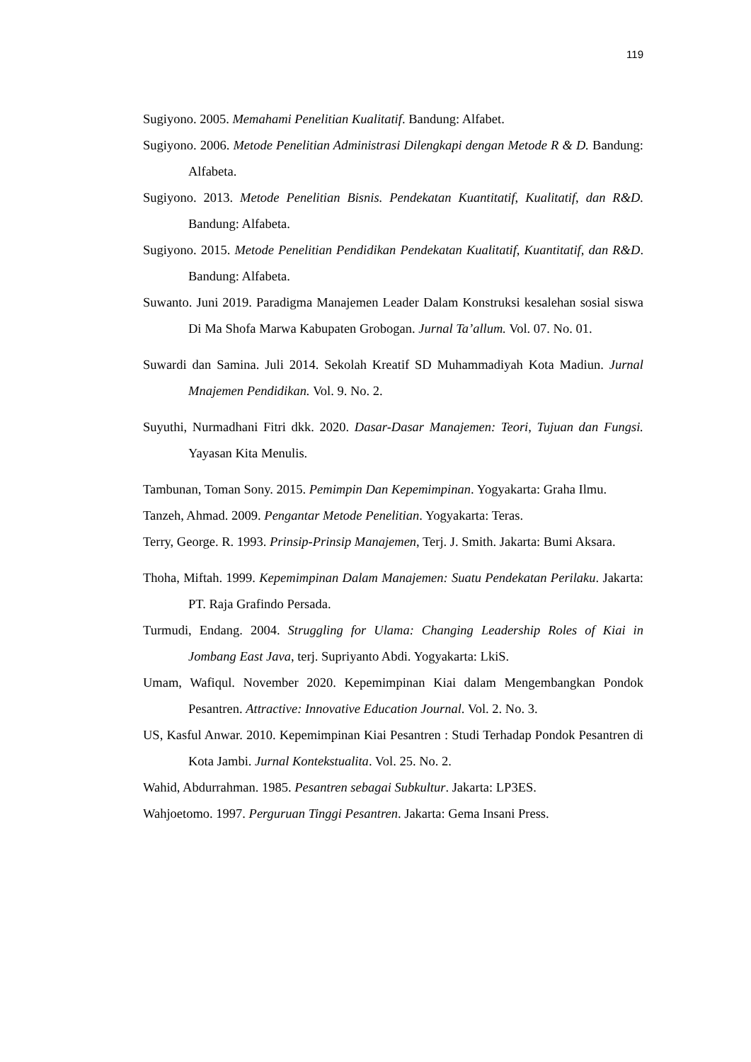119
Sugiyono. 2005. Memahami Penelitian Kualitatif. Bandung: Alfabet.
Sugiyono. 2006. Metode Penelitian Administrasi Dilengkapi dengan Metode R & D. Bandung: Alfabeta.
Sugiyono. 2013. Metode Penelitian Bisnis. Pendekatan Kuantitatif, Kualitatif, dan R&D. Bandung: Alfabeta.
Sugiyono. 2015. Metode Penelitian Pendidikan Pendekatan Kualitatif, Kuantitatif, dan R&D. Bandung: Alfabeta.
Suwanto. Juni 2019. Paradigma Manajemen Leader Dalam Konstruksi kesalehan sosial siswa Di Ma Shofa Marwa Kabupaten Grobogan. Jurnal Ta’allum. Vol. 07. No. 01.
Suwardi dan Samina. Juli 2014. Sekolah Kreatif SD Muhammadiyah Kota Madiun. Jurnal Mnajemen Pendidikan. Vol. 9. No. 2.
Suyuthi, Nurmadhani Fitri dkk. 2020. Dasar-Dasar Manajemen: Teori, Tujuan dan Fungsi. Yayasan Kita Menulis.
Tambunan, Toman Sony. 2015. Pemimpin Dan Kepemimpinan. Yogyakarta: Graha Ilmu.
Tanzeh, Ahmad. 2009. Pengantar Metode Penelitian. Yogyakarta: Teras.
Terry, George. R. 1993. Prinsip-Prinsip Manajemen, Terj. J. Smith. Jakarta: Bumi Aksara.
Thoha, Miftah. 1999. Kepemimpinan Dalam Manajemen: Suatu Pendekatan Perilaku. Jakarta: PT. Raja Grafindo Persada.
Turmudi, Endang. 2004. Struggling for Ulama: Changing Leadership Roles of Kiai in Jombang East Java, terj. Supriyanto Abdi. Yogyakarta: LkiS.
Umam, Wafiqul. November 2020. Kepemimpinan Kiai dalam Mengembangkan Pondok Pesantren. Attractive: Innovative Education Journal. Vol. 2. No. 3.
US, Kasful Anwar. 2010. Kepemimpinan Kiai Pesantren : Studi Terhadap Pondok Pesantren di Kota Jambi. Jurnal Kontekstualita. Vol. 25. No. 2.
Wahid, Abdurrahman. 1985. Pesantren sebagai Subkultur. Jakarta: LP3ES.
Wahjoetomo. 1997. Perguruan Tinggi Pesantren. Jakarta: Gema Insani Press.